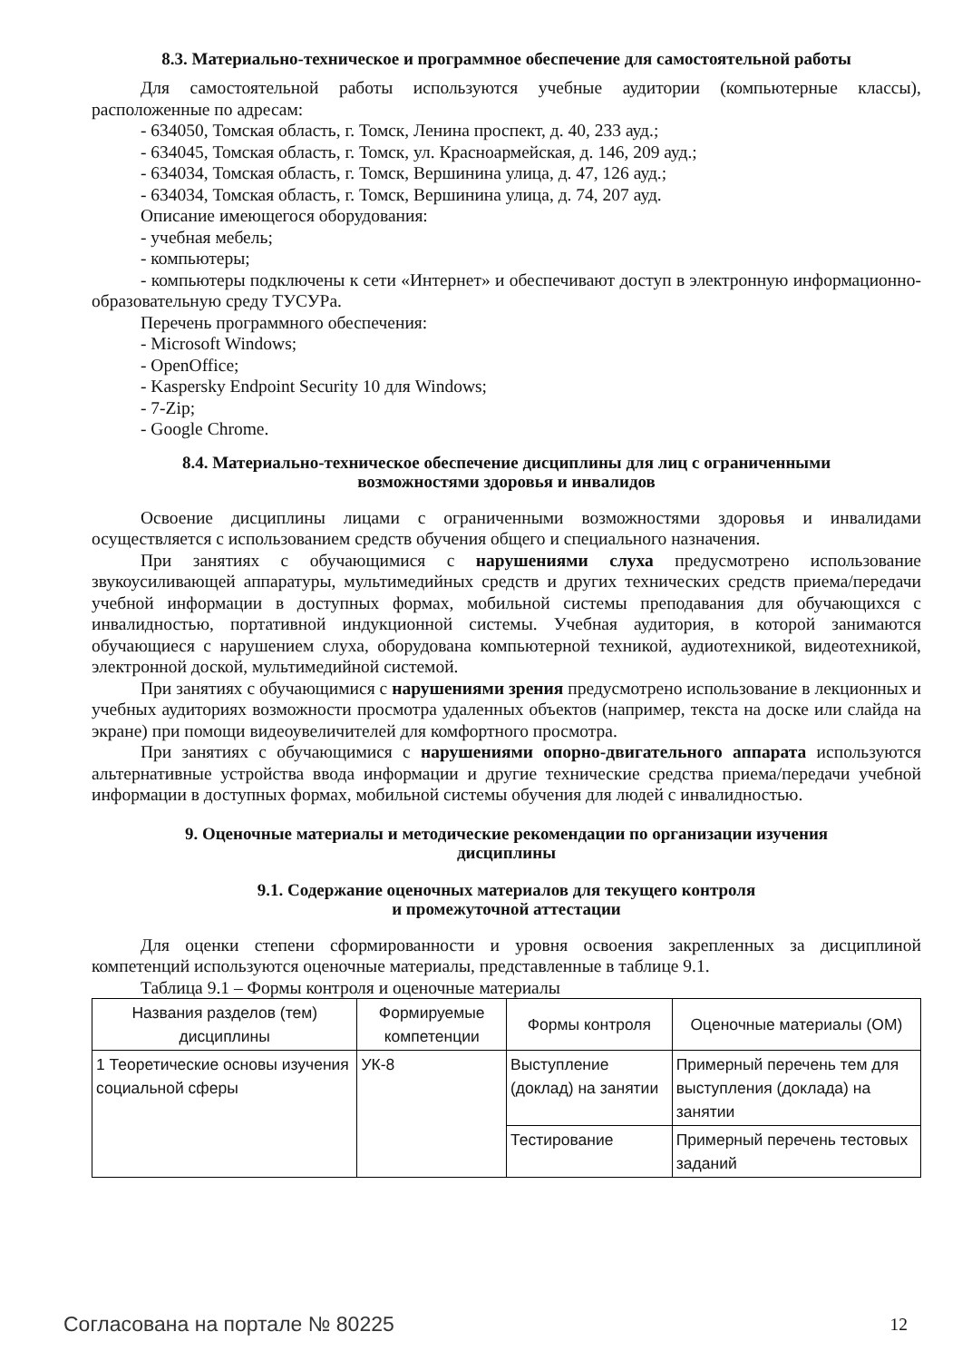8.3. Материально-техническое и программное обеспечение для самостоятельной работы
Для самостоятельной работы используются учебные аудитории (компьютерные классы), расположенные по адресам:
- 634050, Томская область, г. Томск, Ленина проспект, д. 40, 233 ауд.;
- 634045, Томская область, г. Томск, ул. Красноармейская, д. 146, 209 ауд.;
- 634034, Томская область, г. Томск, Вершинина улица, д. 47, 126 ауд.;
- 634034, Томская область, г. Томск, Вершинина улица, д. 74, 207 ауд.
Описание имеющегося оборудования:
- учебная мебель;
- компьютеры;
- компьютеры подключены к сети «Интернет» и обеспечивают доступ в электронную информационно-образовательную среду ТУСУРа.
Перечень программного обеспечения:
- Microsoft Windows;
- OpenOffice;
- Kaspersky Endpoint Security 10 для Windows;
- 7-Zip;
- Google Chrome.
8.4. Материально-техническое обеспечение дисциплины для лиц с ограниченными
возможностями здоровья и инвалидов
Освоение дисциплины лицами с ограниченными возможностями здоровья и инвалидами осуществляется с использованием средств обучения общего и специального назначения.
При занятиях с обучающимися с нарушениями слуха предусмотрено использование звукоусиливающей аппаратуры, мультимедийных средств и других технических средств приема/передачи учебной информации в доступных формах, мобильной системы преподавания для обучающихся с инвалидностью, портативной индукционной системы. Учебная аудитория, в которой занимаются обучающиеся с нарушением слуха, оборудована компьютерной техникой, аудиотехникой, видеотехникой, электронной доской, мультимедийной системой.
При занятиях с обучающимися с нарушениями зрения предусмотрено использование в лекционных и учебных аудиториях возможности просмотра удаленных объектов (например, текста на доске или слайда на экране) при помощи видеоувеличителей для комфортного просмотра.
При занятиях с обучающимися с нарушениями опорно-двигательного аппарата используются альтернативные устройства ввода информации и другие технические средства приема/передачи учебной информации в доступных формах, мобильной системы обучения для людей с инвалидностью.
9. Оценочные материалы и методические рекомендации по организации изучения
дисциплины
9.1. Содержание оценочных материалов для текущего контроля
и промежуточной аттестации
Для оценки степени сформированности и уровня освоения закрепленных за дисциплиной компетенций используются оценочные материалы, представленные в таблице 9.1.
Таблица 9.1 – Формы контроля и оценочные материалы
| Названия разделов (тем) дисциплины | Формируемые компетенции | Формы контроля | Оценочные материалы (ОМ) |
| --- | --- | --- | --- |
| 1 Теоретические основы изучения социальной сферы | УК-8 | Выступление (доклад) на занятии | Примерный перечень тем для выступления (доклада) на занятии |
| | | Тестирование | Примерный перечень тестовых заданий |
Согласована на портале № 80225 12